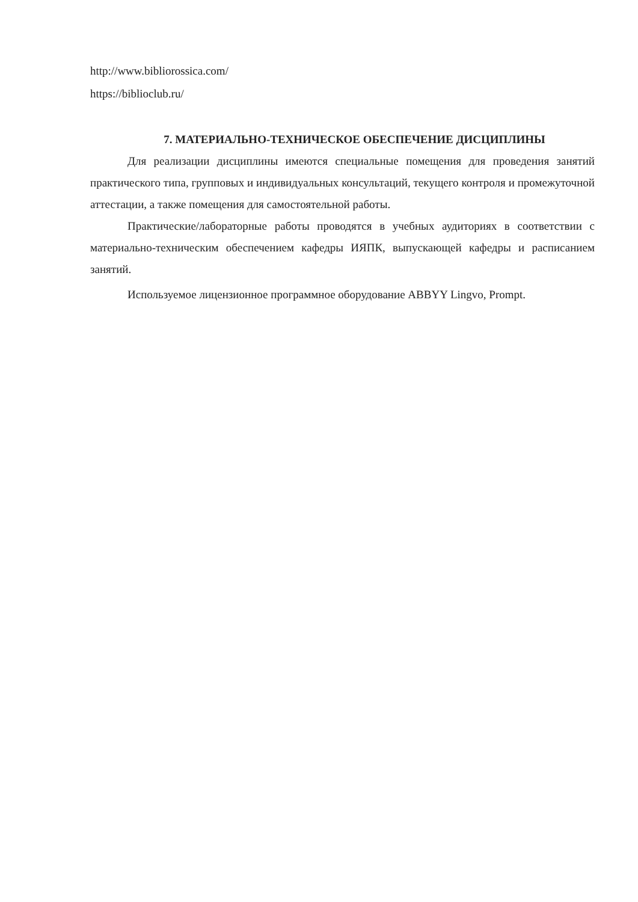http://www.bibliorossica.com/
https://biblioclub.ru/
7. МАТЕРИАЛЬНО-ТЕХНИЧЕСКОЕ ОБЕСПЕЧЕНИЕ ДИСЦИПЛИНЫ
Для реализации дисциплины имеются специальные помещения для проведения занятий практического типа, групповых и индивидуальных консультаций, текущего контроля и промежуточной аттестации, а также помещения для самостоятельной работы.
Практические/лабораторные работы проводятся в учебных аудиториях в соответствии с материально-техническим обеспечением кафедры ИЯПК, выпускающей кафедры и расписанием занятий.
Используемое лицензионное программное оборудование ABBYY Lingvo, Prompt.